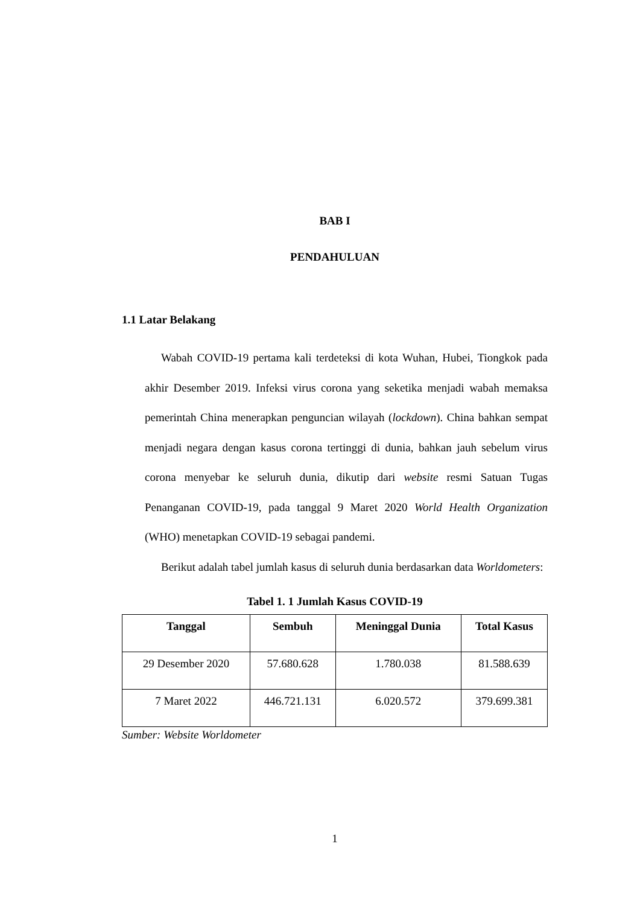BAB I
PENDAHULUAN
1.1 Latar Belakang
Wabah COVID-19 pertama kali terdeteksi di kota Wuhan, Hubei, Tiongkok pada akhir Desember 2019. Infeksi virus corona yang seketika menjadi wabah memaksa pemerintah China menerapkan penguncian wilayah (lockdown). China bahkan sempat menjadi negara dengan kasus corona tertinggi di dunia, bahkan jauh sebelum virus corona menyebar ke seluruh dunia, dikutip dari website resmi Satuan Tugas Penanganan COVID-19, pada tanggal 9 Maret 2020 World Health Organization (WHO) menetapkan COVID-19 sebagai pandemi.
Berikut adalah tabel jumlah kasus di seluruh dunia berdasarkan data Worldometers:
Tabel 1. 1 Jumlah Kasus COVID-19
| Tanggal | Sembuh | Meninggal Dunia | Total Kasus |
| --- | --- | --- | --- |
| 29 Desember 2020 | 57.680.628 | 1.780.038 | 81.588.639 |
| 7 Maret 2022 | 446.721.131 | 6.020.572 | 379.699.381 |
Sumber: Website Worldometer
1